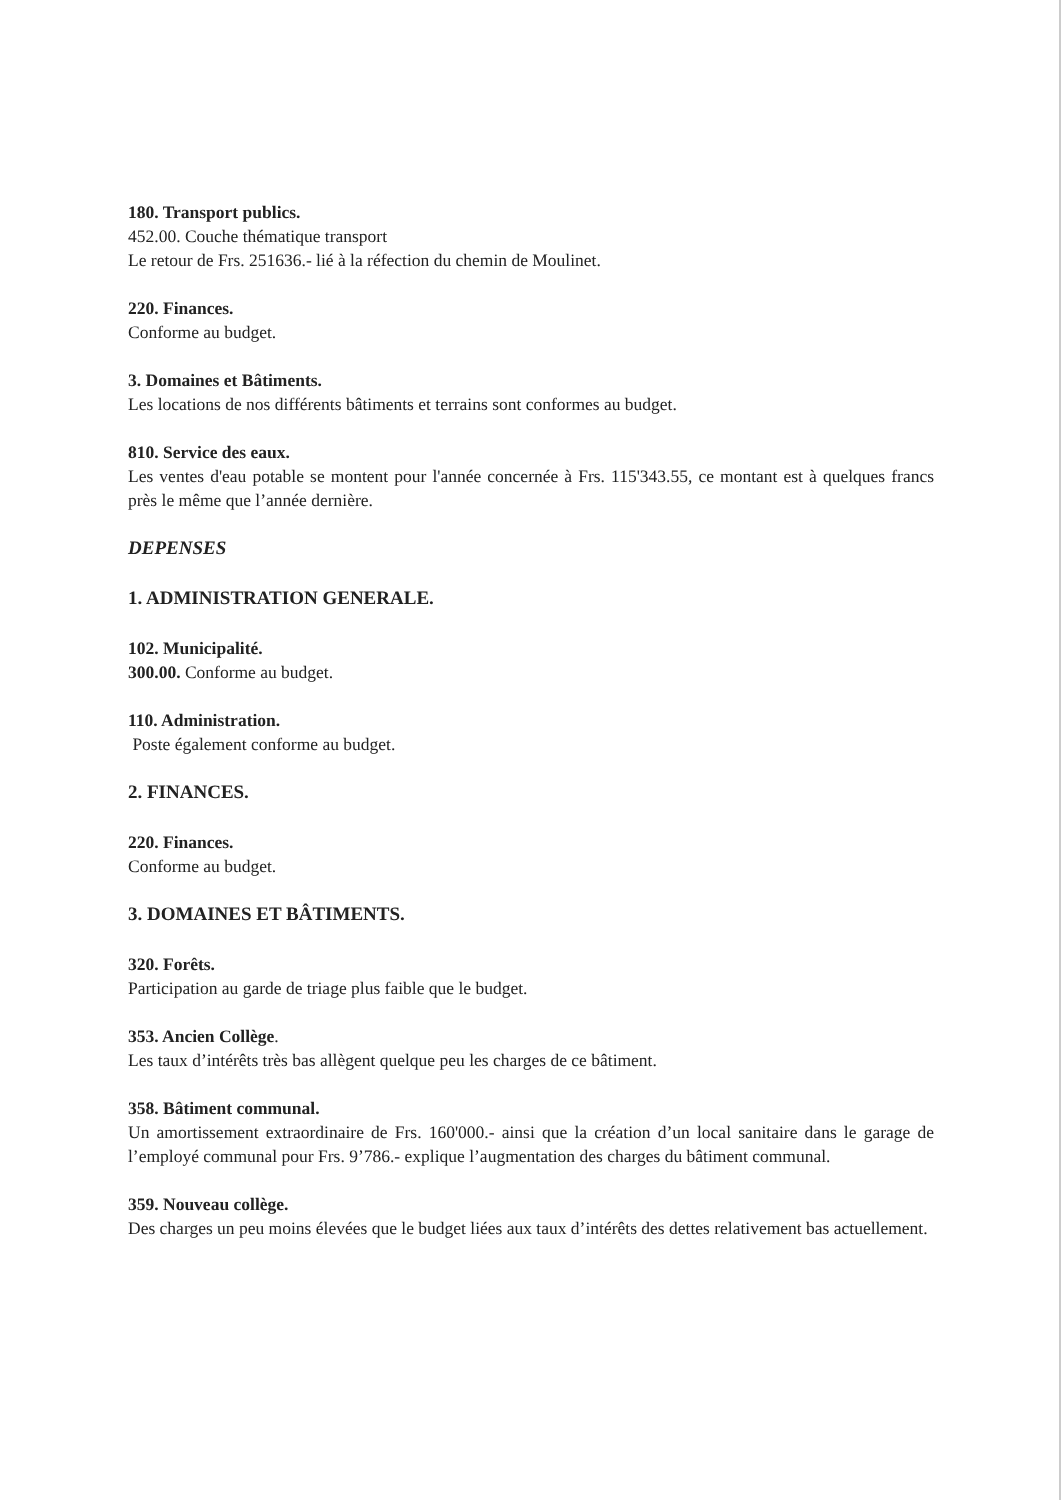180. Transport publics.
452.00. Couche thématique transport
Le retour de Frs. 251636.- lié à la réfection du chemin de Moulinet.
220. Finances.
Conforme au budget.
3. Domaines et Bâtiments.
Les locations de nos différents bâtiments et terrains sont conformes au budget.
810. Service des eaux.
Les ventes d'eau potable se montent pour l'année concernée à Frs. 115'343.55, ce montant est à quelques francs près le même que l’année dernière.
DEPENSES
1. ADMINISTRATION GENERALE.
102. Municipalité.
300.00. Conforme au budget.
110. Administration.
Poste également conforme au budget.
2. FINANCES.
220. Finances.
Conforme au budget.
3. DOMAINES ET BÂTIMENTS.
320. Forêts.
Participation au garde de triage plus faible que le budget.
353. Ancien Collège.
Les taux d’intérêts très bas allègent quelque peu les charges de ce bâtiment.
358. Bâtiment communal.
Un amortissement extraordinaire de Frs. 160'000.- ainsi que la création d’un local sanitaire dans le garage de l’employé communal pour Frs. 9’786.- explique l’augmentation des charges du bâtiment communal.
359. Nouveau collège.
Des charges un peu moins élevées que le budget liées aux taux d’intérêts des dettes relativement bas actuellement.